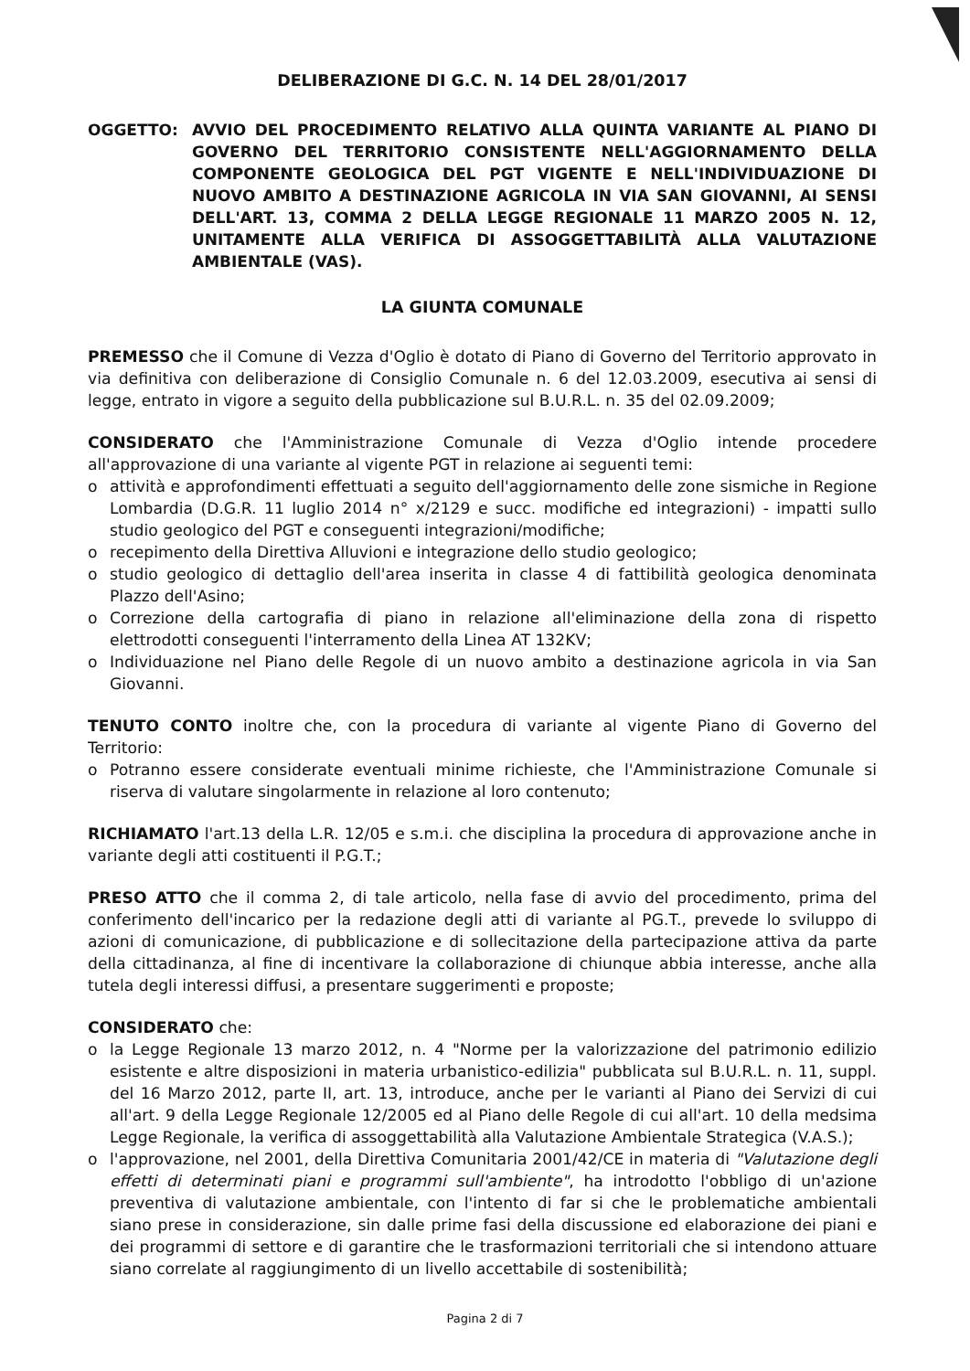DELIBERAZIONE DI G.C. N. 14 DEL 28/01/2017
OGGETTO: AVVIO DEL PROCEDIMENTO RELATIVO ALLA QUINTA VARIANTE AL PIANO DI GOVERNO DEL TERRITORIO CONSISTENTE NELL'AGGIORNAMENTO DELLA COMPONENTE GEOLOGICA DEL PGT VIGENTE E NELL'INDIVIDUAZIONE DI NUOVO AMBITO A DESTINAZIONE AGRICOLA IN VIA SAN GIOVANNI, AI SENSI DELL'ART. 13, COMMA 2 DELLA LEGGE REGIONALE 11 MARZO 2005 N. 12, UNITAMENTE ALLA VERIFICA DI ASSOGGETTABILITÀ ALLA VALUTAZIONE AMBIENTALE (VAS).
LA GIUNTA COMUNALE
PREMESSO che il Comune di Vezza d'Oglio è dotato di Piano di Governo del Territorio approvato in via definitiva con deliberazione di Consiglio Comunale n. 6 del 12.03.2009, esecutiva ai sensi di legge, entrato in vigore a seguito della pubblicazione sul B.U.R.L. n. 35 del 02.09.2009;
CONSIDERATO che l'Amministrazione Comunale di Vezza d'Oglio intende procedere all'approvazione di una variante al vigente PGT in relazione ai seguenti temi:
o attività e approfondimenti effettuati a seguito dell'aggiornamento delle zone sismiche in Regione Lombardia (D.G.R. 11 luglio 2014 n° x/2129 e succ. modifiche ed integrazioni) - impatti sullo studio geologico del PGT e conseguenti integrazioni/modifiche;
o recepimento della Direttiva Alluvioni e integrazione dello studio geologico;
o studio geologico di dettaglio dell'area inserita in classe 4 di fattibilità geologica denominata Plazzo dell'Asino;
o Correzione della cartografia di piano in relazione all'eliminazione della zona di rispetto elettrodotti conseguenti l'interramento della Linea AT 132KV;
o Individuazione nel Piano delle Regole di un nuovo ambito a destinazione agricola in via San Giovanni.
TENUTO CONTO inoltre che, con la procedura di variante al vigente Piano di Governo del Territorio:
o Potranno essere considerate eventuali minime richieste, che l'Amministrazione Comunale si riserva di valutare singolarmente in relazione al loro contenuto;
RICHIAMATO l'art.13 della L.R. 12/05 e s.m.i. che disciplina la procedura di approvazione anche in variante degli atti costituenti il P.G.T.;
PRESO ATTO che il comma 2, di tale articolo, nella fase di avvio del procedimento, prima del conferimento dell'incarico per la redazione degli atti di variante al PG.T., prevede lo sviluppo di azioni di comunicazione, di pubblicazione e di sollecitazione della partecipazione attiva da parte della cittadinanza, al fine di incentivare la collaborazione di chiunque abbia interesse, anche alla tutela degli interessi diffusi, a presentare suggerimenti e proposte;
CONSIDERATO che:
o la Legge Regionale 13 marzo 2012, n. 4 "Norme per la valorizzazione del patrimonio edilizio esistente e altre disposizioni in materia urbanistico-edilizia" pubblicata sul B.U.R.L. n. 11, suppl. del 16 Marzo 2012, parte II, art. 13, introduce, anche per le varianti al Piano dei Servizi di cui all'art. 9 della Legge Regionale 12/2005 ed al Piano delle Regole di cui all'art. 10 della medsima Legge Regionale, la verifica di assoggettabilità alla Valutazione Ambientale Strategica (V.A.S.);
o l'approvazione, nel 2001, della Direttiva Comunitaria 2001/42/CE in materia di "Valutazione degli effetti di determinati piani e programmi sull'ambiente", ha introdotto l'obbligo di un'azione preventiva di valutazione ambientale, con l'intento di far si che le problematiche ambientali siano prese in considerazione, sin dalle prime fasi della discussione ed elaborazione dei piani e dei programmi di settore e di garantire che le trasformazioni territoriali che si intendono attuare siano correlate al raggiungimento di un livello accettabile di sostenibilità;
Pagina 2 di 7